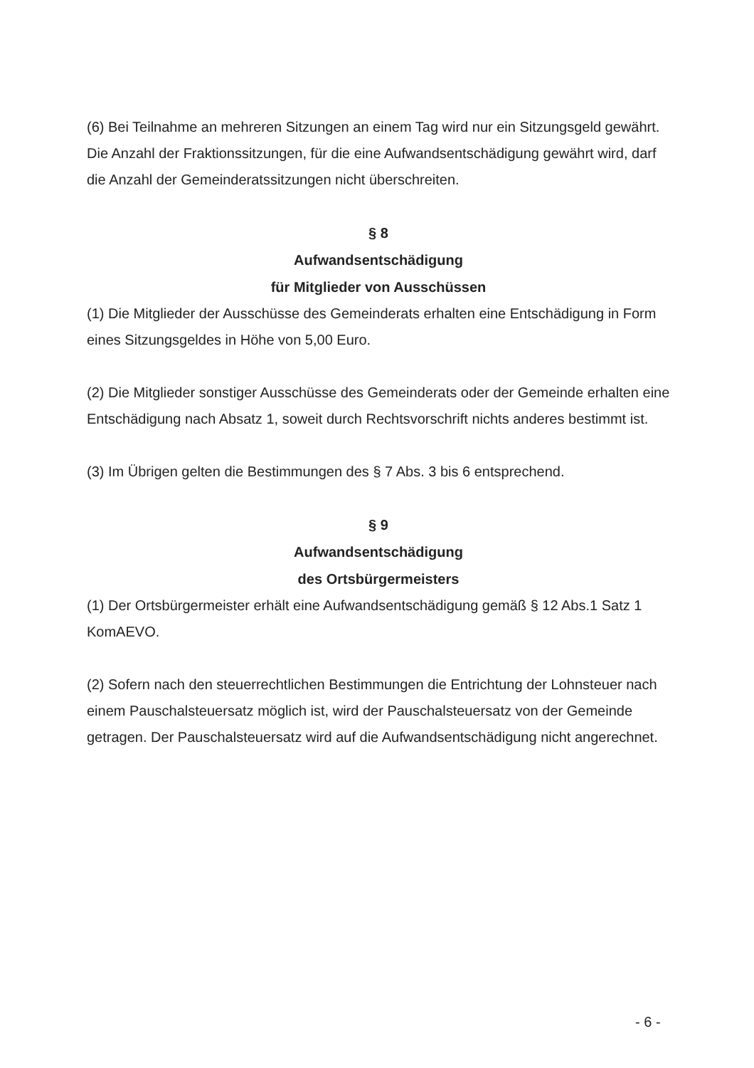(6) Bei Teilnahme an mehreren Sitzungen an einem Tag wird nur ein Sitzungsgeld gewährt. Die Anzahl der Fraktionssitzungen, für die eine Aufwandsentschädigung gewährt wird, darf die Anzahl der Gemeinderatssitzungen nicht überschreiten.
§ 8
Aufwandsentschädigung
für Mitglieder von Ausschüssen
(1) Die Mitglieder der Ausschüsse des Gemeinderats erhalten eine Entschädigung in Form eines Sitzungsgeldes in Höhe von 5,00 Euro.
(2) Die Mitglieder sonstiger Ausschüsse des Gemeinderats oder der Gemeinde erhalten eine Entschädigung nach Absatz 1, soweit durch Rechtsvorschrift nichts anderes bestimmt ist.
(3) Im Übrigen gelten die Bestimmungen des § 7 Abs. 3 bis 6 entsprechend.
§ 9
Aufwandsentschädigung
des Ortsbürgermeisters
(1) Der Ortsbürgermeister erhält eine Aufwandsentschädigung gemäß § 12 Abs.1 Satz 1 KomAEVO.
(2) Sofern nach den steuerrechtlichen Bestimmungen die Entrichtung der Lohnsteuer nach einem Pauschalsteuersatz möglich ist, wird der Pauschalsteuersatz von der Gemeinde getragen. Der Pauschalsteuersatz wird auf die Aufwandsentschädigung nicht angerechnet.
- 6 -